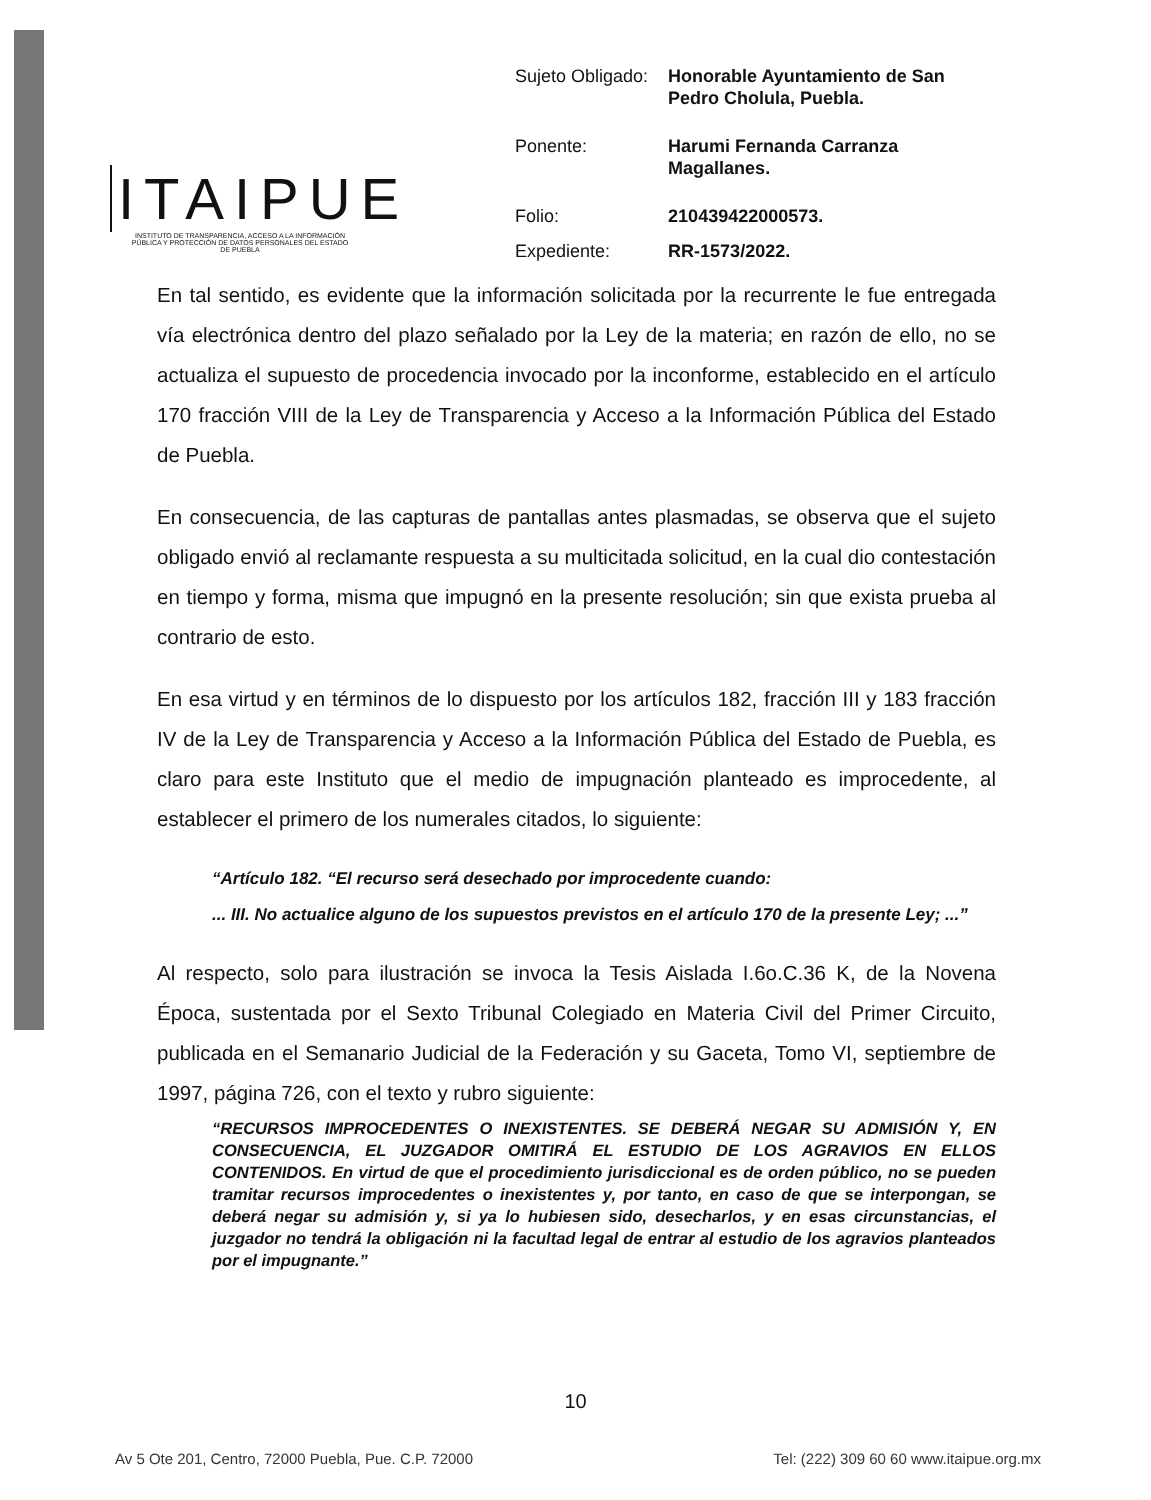ITAIPUE
INSTITUTO DE TRANSPARENCIA, ACCESO A LA INFORMACIÓN PÚBLICA Y PROTECCIÓN DE DATOS PERSONALES DEL ESTADO DE PUEBLA
| Sujeto Obligado: | Honorable Ayuntamiento de San Pedro Cholula, Puebla. |
| Ponente: | Harumi Fernanda Carranza Magallanes. |
| Folio: | 210439422000573. |
| Expediente: | RR-1573/2022. |
En tal sentido, es evidente que la información solicitada por la recurrente le fue entregada vía electrónica dentro del plazo señalado por la Ley de la materia; en razón de ello, no se actualiza el supuesto de procedencia invocado por la inconforme, establecido en el artículo 170 fracción VIII de la Ley de Transparencia y Acceso a la Información Pública del Estado de Puebla.
En consecuencia, de las capturas de pantallas antes plasmadas, se observa que el sujeto obligado envió al reclamante respuesta a su multicitada solicitud, en la cual dio contestación en tiempo y forma, misma que impugnó en la presente resolución; sin que exista prueba al contrario de esto.
En esa virtud y en términos de lo dispuesto por los artículos 182, fracción III y 183 fracción IV de la Ley de Transparencia y Acceso a la Información Pública del Estado de Puebla, es claro para este Instituto que el medio de impugnación planteado es improcedente, al establecer el primero de los numerales citados, lo siguiente:
“Artículo 182. “El recurso será desechado por improcedente cuando:
... III. No actualice alguno de los supuestos previstos en el artículo 170 de la presente Ley; ...”
Al respecto, solo para ilustración se invoca la Tesis Aislada I.6o.C.36 K, de la Novena Época, sustentada por el Sexto Tribunal Colegiado en Materia Civil del Primer Circuito, publicada en el Semanario Judicial de la Federación y su Gaceta, Tomo VI, septiembre de 1997, página 726, con el texto y rubro siguiente:
“RECURSOS IMPROCEDENTES O INEXISTENTES. SE DEBERÁ NEGAR SU ADMISIÓN Y, EN CONSECUENCIA, EL JUZGADOR OMITIRÁ EL ESTUDIO DE LOS AGRAVIOS EN ELLOS CONTENIDOS. En virtud de que el procedimiento jurisdiccional es de orden público, no se pueden tramitar recursos improcedentes o inexistentes y, por tanto, en caso de que se interpongan, se deberá negar su admisión y, si ya lo hubiesen sido, desecharlos, y en esas circunstancias, el juzgador no tendrá la obligación ni la facultad legal de entrar al estudio de los agravios planteados por el impugnante.”
10
Av 5 Ote 201, Centro, 72000 Puebla, Pue. C.P. 72000 Tel: (222) 309 60 60 www.itaipue.org.mx